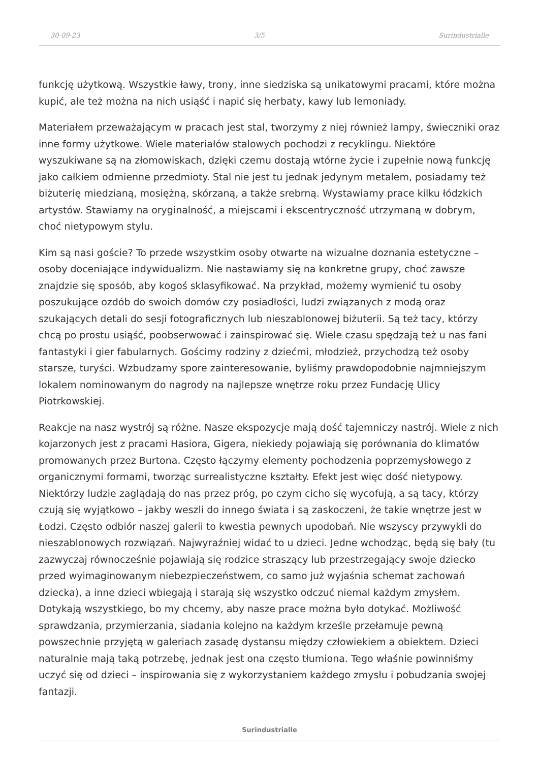30-09-23 3/5 Surindustrialle
funkcję użytkową. Wszystkie ławy, trony, inne siedziska są unikatowymi pracami, które można kupić, ale też można na nich usiąść i napić się herbaty, kawy lub lemoniady.
Materiałem przeważającym w pracach jest stal, tworzymy z niej również lampy, świeczniki oraz inne formy użytkowe. Wiele materiałów stalowych pochodzi z recyklingu. Niektóre wyszukiwane są na złomowiskach, dzięki czemu dostają wtórne życie i zupełnie nową funkcję jako całkiem odmienne przedmioty. Stal nie jest tu jednak jedynym metalem, posiadamy też biżuterię miedzianą, mosiężną, skórzaną, a także srebrną. Wystawiamy prace kilku łódzkich artystów. Stawiamy na oryginalność, a miejscami i ekscentryczność utrzymaną w dobrym, choć nietypowym stylu.
Kim są nasi goście? To przede wszystkim osoby otwarte na wizualne doznania estetyczne – osoby doceniające indywidualizm. Nie nastawiamy się na konkretne grupy, choć zawsze znajdzie się sposób, aby kogoś sklasyfikować. Na przykład, możemy wymienić tu osoby poszukujące ozdób do swoich domów czy posiadłości, ludzi związanych z modą oraz szukających detali do sesji fotograficznych lub nieszablonowej biżuterii. Są też tacy, którzy chcą po prostu usiąść, poobserwować i zainspirować się. Wiele czasu spędzają też u nas fani fantastyki i gier fabularnych. Gościmy rodziny z dziećmi, młodzież, przychodzą też osoby starsze, turyści. Wzbudzamy spore zainteresowanie, byliśmy prawdopodobnie najmniejszym lokalem nominowanym do nagrody na najlepsze wnętrze roku przez Fundację Ulicy Piotrkowskiej.
Reakcje na nasz wystrój są różne. Nasze ekspozycje mają dość tajemniczy nastrój. Wiele z nich kojarzonych jest z pracami Hasiora, Gigera, niekiedy pojawiają się porównania do klimatów promowanych przez Burtona. Często łączymy elementy pochodzenia poprzemysłowego z organicznymi formami, tworząc surrealistyczne kształty. Efekt jest więc dość nietypowy. Niektórzy ludzie zaglądają do nas przez próg, po czym cicho się wycofują, a są tacy, którzy czują się wyjątkowo – jakby weszli do innego świata i są zaskoczeni, że takie wnętrze jest w Łodzi. Często odbiór naszej galerii to kwestia pewnych upodobań. Nie wszyscy przywykli do nieszablonowych rozwiązań. Najwyraźniej widać to u dzieci. Jedne wchodząc, będą się bały (tu zazwyczaj równocześnie pojawiają się rodzice straszący lub przestrzegający swoje dziecko przed wyimaginowanym niebezpieczeństwem, co samo już wyjaśnia schemat zachowań dziecka), a inne dzieci wbiegają i starają się wszystko odczuć niemal każdym zmysłem. Dotykają wszystkiego, bo my chcemy, aby nasze prace można było dotykać. Możliwość sprawdzania, przymierzania, siadania kolejno na każdym krześle przełamuje pewną powszechnie przyjętą w galeriach zasadę dystansu między człowiekiem a obiektem. Dzieci naturalnie mają taką potrzebę, jednak jest ona często tłumiona. Tego właśnie powinniśmy uczyć się od dzieci – inspirowania się z wykorzystaniem każdego zmysłu i pobudzania swojej fantazji.
Surindustrialle